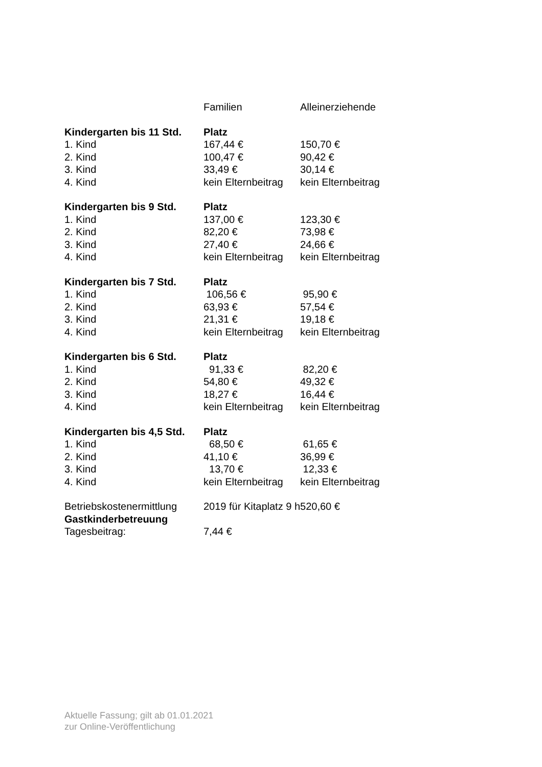| | Familien | Alleinerziehende |
| Kindergarten bis 11 Std. | Platz | |
| 1. Kind | 167,44 € | 150,70 € |
| 2. Kind | 100,47 € | 90,42 € |
| 3. Kind | 33,49 € | 30,14 € |
| 4. Kind | kein Elternbeitrag | kein Elternbeitrag |
| Kindergarten bis 9 Std. | Platz | |
| 1. Kind | 137,00 € | 123,30 € |
| 2. Kind | 82,20 € | 73,98 € |
| 3. Kind | 27,40 € | 24,66 € |
| 4. Kind | kein Elternbeitrag | kein Elternbeitrag |
| Kindergarten bis 7 Std. | Platz | |
| 1. Kind | 106,56 € | 95,90 € |
| 2. Kind | 63,93 € | 57,54 € |
| 3. Kind | 21,31 € | 19,18 € |
| 4. Kind | kein Elternbeitrag | kein Elternbeitrag |
| Kindergarten bis 6 Std. | Platz | |
| 1. Kind | 91,33 € | 82,20 € |
| 2. Kind | 54,80 € | 49,32 € |
| 3. Kind | 18,27 € | 16,44 € |
| 4. Kind | kein Elternbeitrag | kein Elternbeitrag |
| Kindergarten bis 4,5 Std. | Platz | |
| 1. Kind | 68,50 € | 61,65 € |
| 2. Kind | 41,10 € | 36,99 € |
| 3. Kind | 13,70 € | 12,33 € |
| 4. Kind | kein Elternbeitrag | kein Elternbeitrag |
| Betriebskostenermittlung | 2019 für Kitaplatz 9 h | 520,60 € |
| Gastkinderbetreuung | | |
| Tagesbeitrag: | 7,44 € | |
Aktuelle Fassung; gilt ab 01.01.2021
zur Online-Veröffentlichung